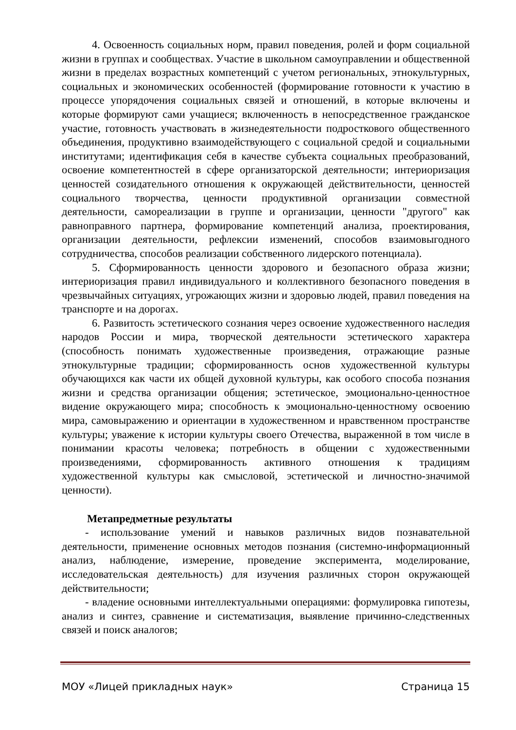4. Освоенность социальных норм, правил поведения, ролей и форм социальной жизни в группах и сообществах. Участие в школьном самоуправлении и общественной жизни в пределах возрастных компетенций с учетом региональных, этнокультурных, социальных и экономических особенностей (формирование готовности к участию в процессе упорядочения социальных связей и отношений, в которые включены и которые формируют сами учащиеся; включенность в непосредственное гражданское участие, готовность участвовать в жизнедеятельности подросткового общественного объединения, продуктивно взаимодействующего с социальной средой и социальными институтами; идентификация себя в качестве субъекта социальных преобразований, освоение компетентностей в сфере организаторской деятельности; интериоризация ценностей созидательного отношения к окружающей действительности, ценностей социального творчества, ценности продуктивной организации совместной деятельности, самореализации в группе и организации, ценности "другого" как равноправного партнера, формирование компетенций анализа, проектирования, организации деятельности, рефлексии изменений, способов взаимовыгодного сотрудничества, способов реализации собственного лидерского потенциала).
5. Сформированность ценности здорового и безопасного образа жизни; интериоризация правил индивидуального и коллективного безопасного поведения в чрезвычайных ситуациях, угрожающих жизни и здоровью людей, правил поведения на транспорте и на дорогах.
6. Развитость эстетического сознания через освоение художественного наследия народов России и мира, творческой деятельности эстетического характера (способность понимать художественные произведения, отражающие разные этнокультурные традиции; сформированность основ художественной культуры обучающихся как части их общей духовной культуры, как особого способа познания жизни и средства организации общения; эстетическое, эмоционально-ценностное видение окружающего мира; способность к эмоционально-ценностному освоению мира, самовыражению и ориентации в художественном и нравственном пространстве культуры; уважение к истории культуры своего Отечества, выраженной в том числе в понимании красоты человека; потребность в общении с художественными произведениями, сформированность активного отношения к традициям художественной культуры как смысловой, эстетической и личностно-значимой ценности).
Метапредметные результаты
- использование умений и навыков различных видов познавательной деятельности, применение основных методов познания (системно-информационный анализ, наблюдение, измерение, проведение эксперимента, моделирование, исследовательская деятельность) для изучения различных сторон окружающей действительности;
- владение основными интеллектуальными операциями: формулировка гипотезы, анализ и синтез, сравнение и систематизация, выявление причинно-следственных связей и поиск аналогов;
МОУ «Лицей прикладных наук» Страница 15